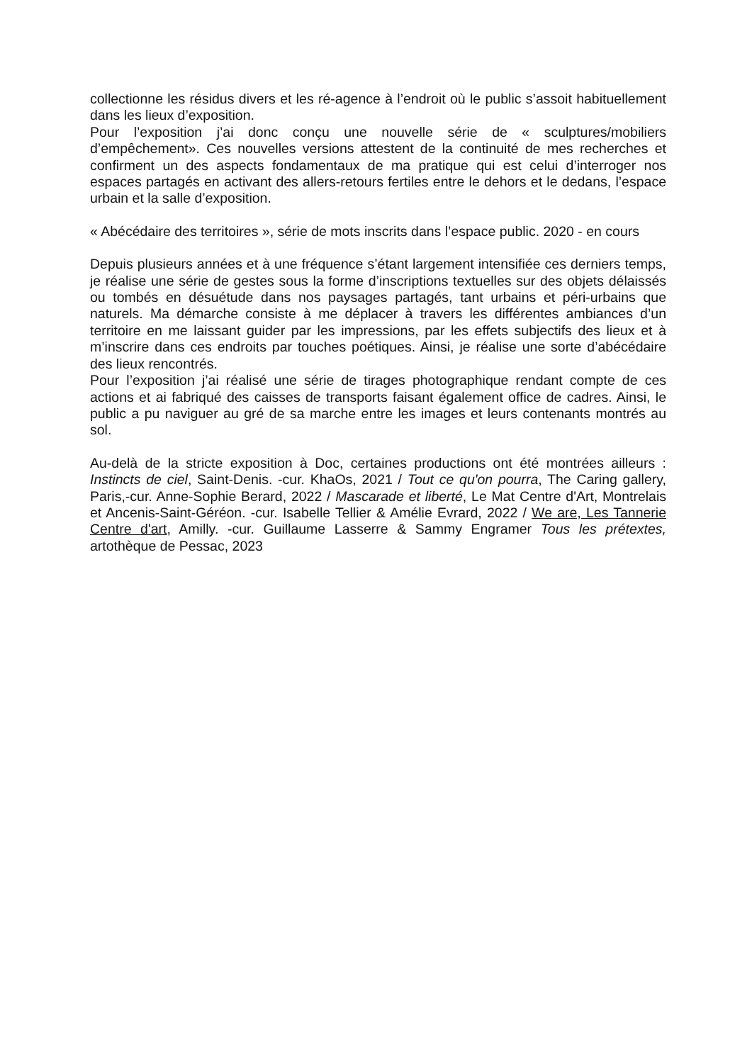collectionne les résidus divers et les ré-agence à l’endroit où le public s’assoit habituellement dans les lieux d’exposition.
Pour l’exposition j’ai donc conçu une nouvelle série de « sculptures/mobiliers d’empêchement». Ces nouvelles versions attestent de la continuité de mes recherches et confirment un des aspects fondamentaux de ma pratique qui est celui d’interroger nos espaces partagés en activant des allers-retours fertiles entre le dehors et le dedans, l’espace urbain et la salle d’exposition.
« Abécédaire des territoires », série de mots inscrits dans l’espace public. 2020 - en cours
Depuis plusieurs années et à une fréquence s’étant largement intensifiée ces derniers temps, je réalise une série de gestes sous la forme d’inscriptions textuelles sur des objets délaissés ou tombés en désuétude dans nos paysages partagés, tant urbains et péri-urbains que naturels. Ma démarche consiste à me déplacer à travers les différentes ambiances d’un territoire en me laissant guider par les impressions, par les effets subjectifs des lieux et à m’inscrire dans ces endroits par touches poétiques. Ainsi, je réalise une sorte d’abécédaire des lieux rencontrés.
Pour l’exposition j’ai réalisé une série de tirages photographique rendant compte de ces actions et ai fabriqué des caisses de transports faisant également office de cadres. Ainsi, le public a pu naviguer au gré de sa marche entre les images et leurs contenants montrés au sol.
Au-delà de la stricte exposition à Doc, certaines productions ont été montrées ailleurs : Instincts de ciel, Saint-Denis. -cur. KhaOs, 2021 / Tout ce qu'on pourra, The Caring gallery, Paris,-cur. Anne-Sophie Berard, 2022 / Mascarade et liberté, Le Mat Centre d'Art, Montrelais et Ancenis-Saint-Géréon. -cur. Isabelle Tellier & Amélie Evrard, 2022 / We are, Les Tannerie Centre d'art, Amilly. -cur. Guillaume Lasserre & Sammy Engramer Tous les prétextes, artothèque de Pessac, 2023